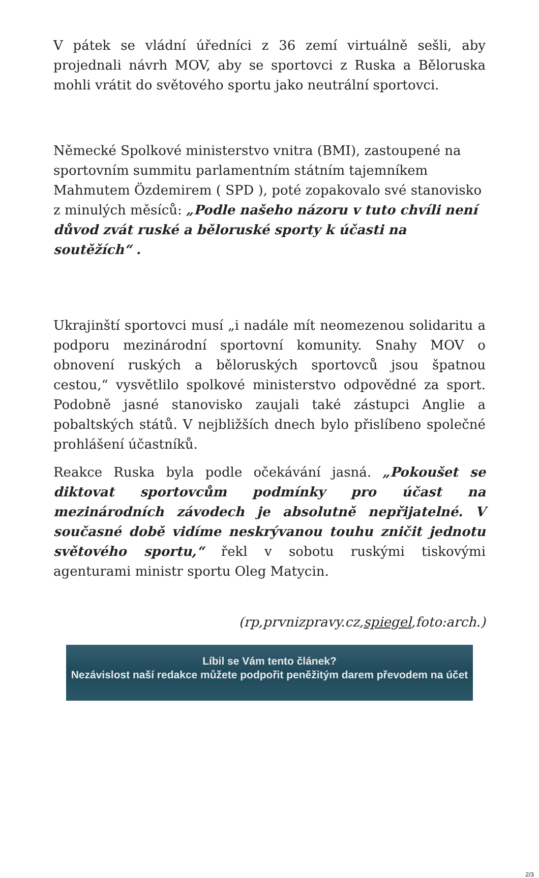V pátek se vládní úředníci z 36 zemí virtuálně sešli, aby projednali návrh MOV, aby se sportovci z Ruska a Běloruska mohli vrátit do světového sportu jako neutrální sportovci.
Německé Spolkové ministerstvo vnitra (BMI), zastoupené na sportovním summitu parlamentním státním tajemníkem Mahmutem Özdemirem ( SPD ), poté zopakovalo své stanovisko z minulých měsíců: „Podle našeho názoru v tuto chvíli není důvod zvát ruské a běloruské sporty k účasti na soutěžích“ .
Ukrajinští sportovci musí „i nadále mít neomezenou solidaritu a podporu mezinárodní sportovní komunity. Snahy MOV o obnovení ruských a běloruských sportovců jsou špatnou cestou,“ vysvětlilo spolkové ministerstvo odpovědné za sport. Podobně jasné stanovisko zaujali také zástupci Anglie a pobaltských států. V nejbližších dnech bylo přislíbeno společné prohlášení účastníků.
Reakce Ruska byla podle očekávání jasná. „Pokoušet se diktovat sportovcům podmínky pro účast na mezinárodních závodech je absolutně nepřijatelné. V současné době vidíme neskrývanou touhu zničit jednotu světového sportu,“ řekl v sobotu ruskými tiskovými agenturami ministr sportu Oleg Matycin.
(rp,prvnizpravy.cz,spiegel,foto:arch.)
Líbil se Vám tento článek?
Nezávislost naší redakce můžete podpořit peněžitým darem převodem na účet
2/3